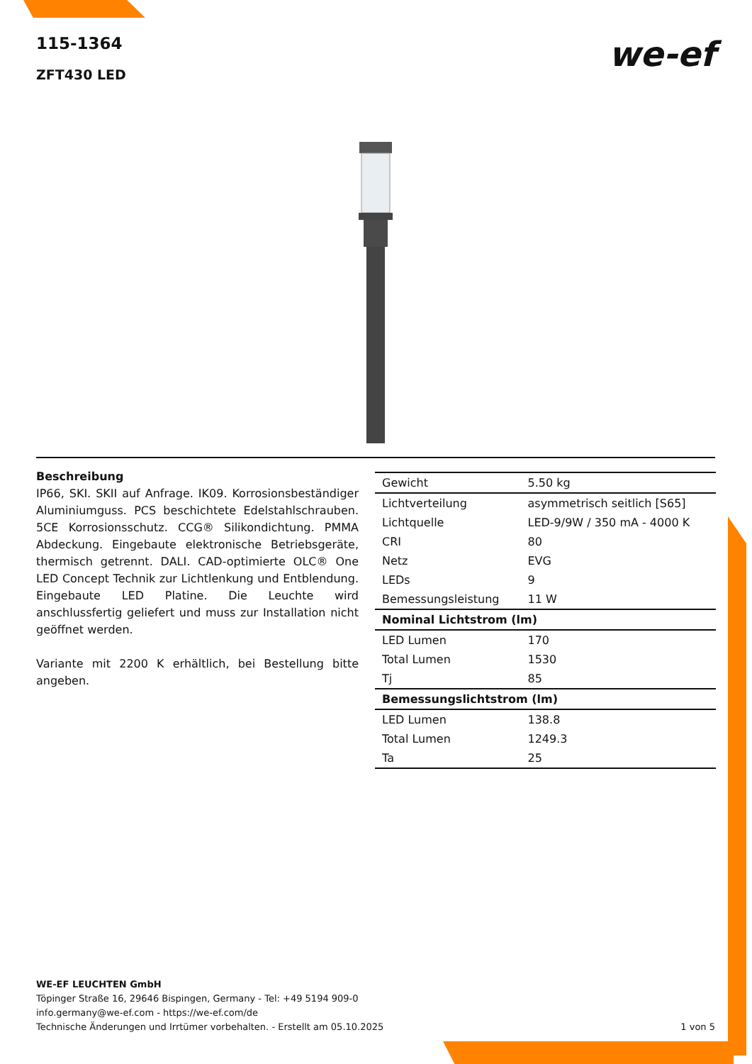115-1364
ZFT430 LED
we-ef
Beschreibung
IP66, SKI. SKII auf Anfrage. IK09. Korrosionsbeständiger Aluminiumguss. PCS beschichtete Edelstahlschrauben. 5CE Korrosionsschutz. CCG® Silikondichtung. PMMA Abdeckung. Eingebaute elektronische Betriebsgeräte, thermisch getrennt. DALI. CAD-optimierte OLC® One LED Concept Technik zur Lichtlenkung und Entblendung. Eingebaute LED Platine. Die Leuchte wird anschlussfertig geliefert und muss zur Installation nicht geöffnet werden.
Variante mit 2200 K erhältlich, bei Bestellung bitte angeben.
| Gewicht | 5.50 kg |
| Lichtverteilung | asymmetrisch seitlich [S65] |
| Lichtquelle | LED-9/9W / 350 mA - 4000 K |
| CRI | 80 |
| Netz | EVG |
| LEDs | 9 |
| Bemessungsleistung | 11 W |
| Nominal Lichtstrom (lm) | |
| LED Lumen | 170 |
| Total Lumen | 1530 |
| Tj | 85 |
| Bemessungslichtstrom (lm) | |
| LED Lumen | 138.8 |
| Total Lumen | 1249.3 |
| Ta | 25 |
WE-EF LEUCHTEN GmbH
Töpinger Straße 16, 29646 Bispingen, Germany - Tel: +49 5194 909-0
info.germany@we-ef.com - https://we-ef.com/de
Technische Änderungen und Irrtümer vorbehalten. - Erstellt am 05.10.2025 1 von 5